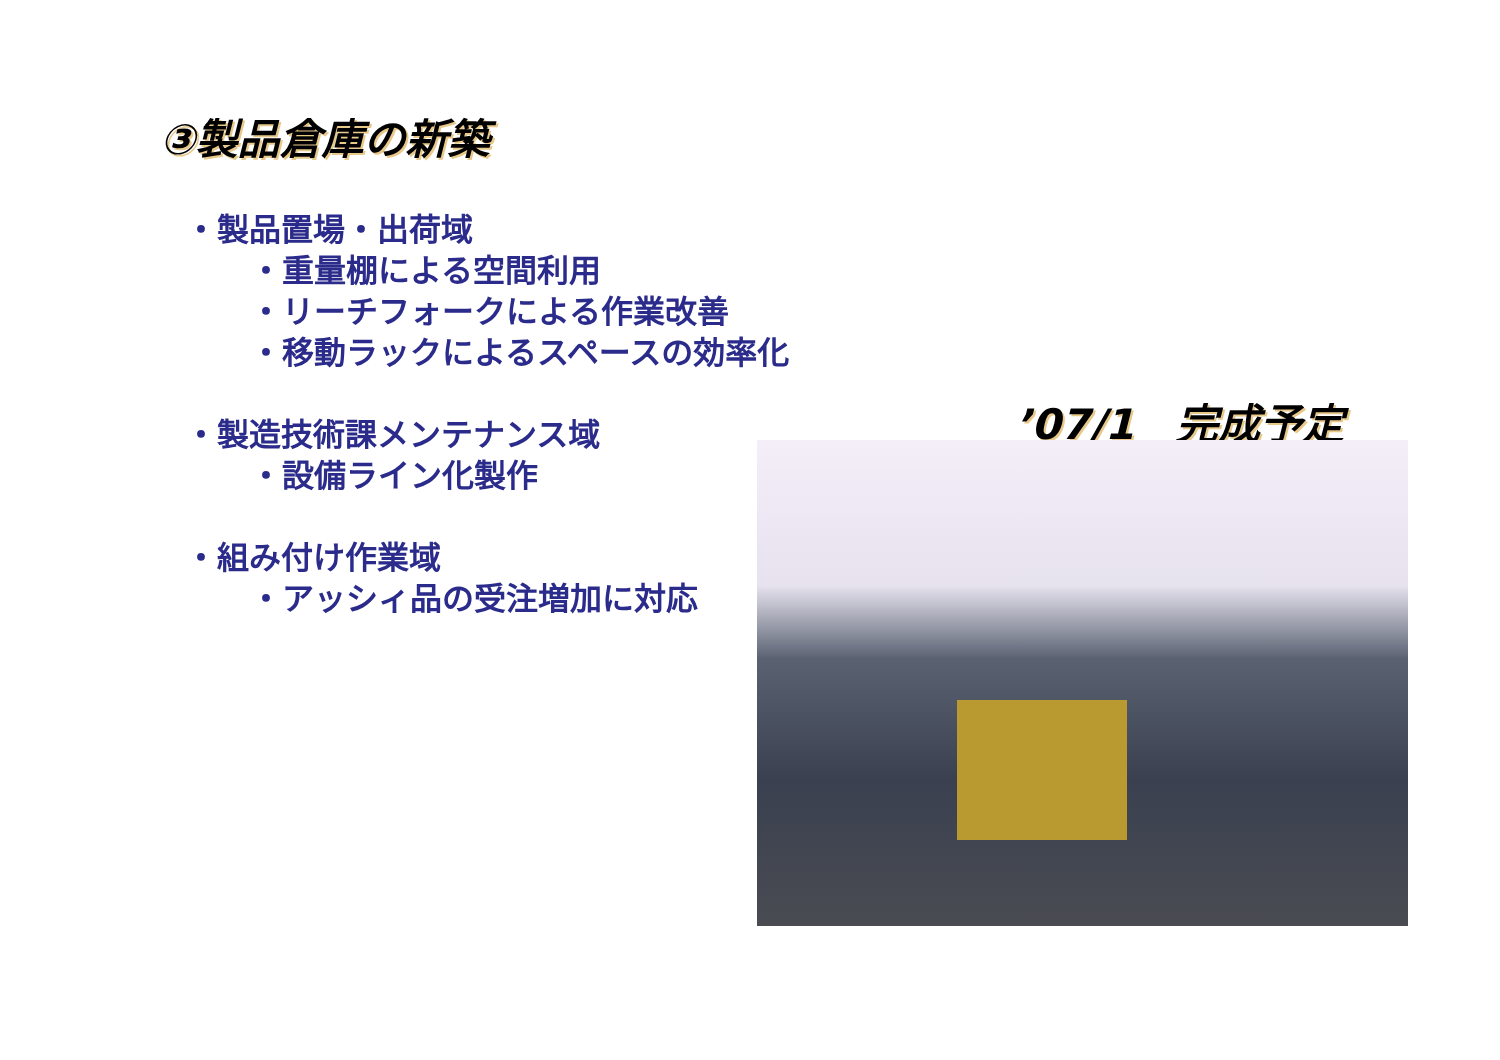③製品倉庫の新築
・製品置場・出荷域
・重量棚による空間利用
・リーチフォークによる作業改善
・移動ラックによるスペースの効率化
・製造技術課メンテナンス域
・設備ライン化製作
・組み付け作業域
・アッシィ品の受注増加に対応
’07/1　完成予定